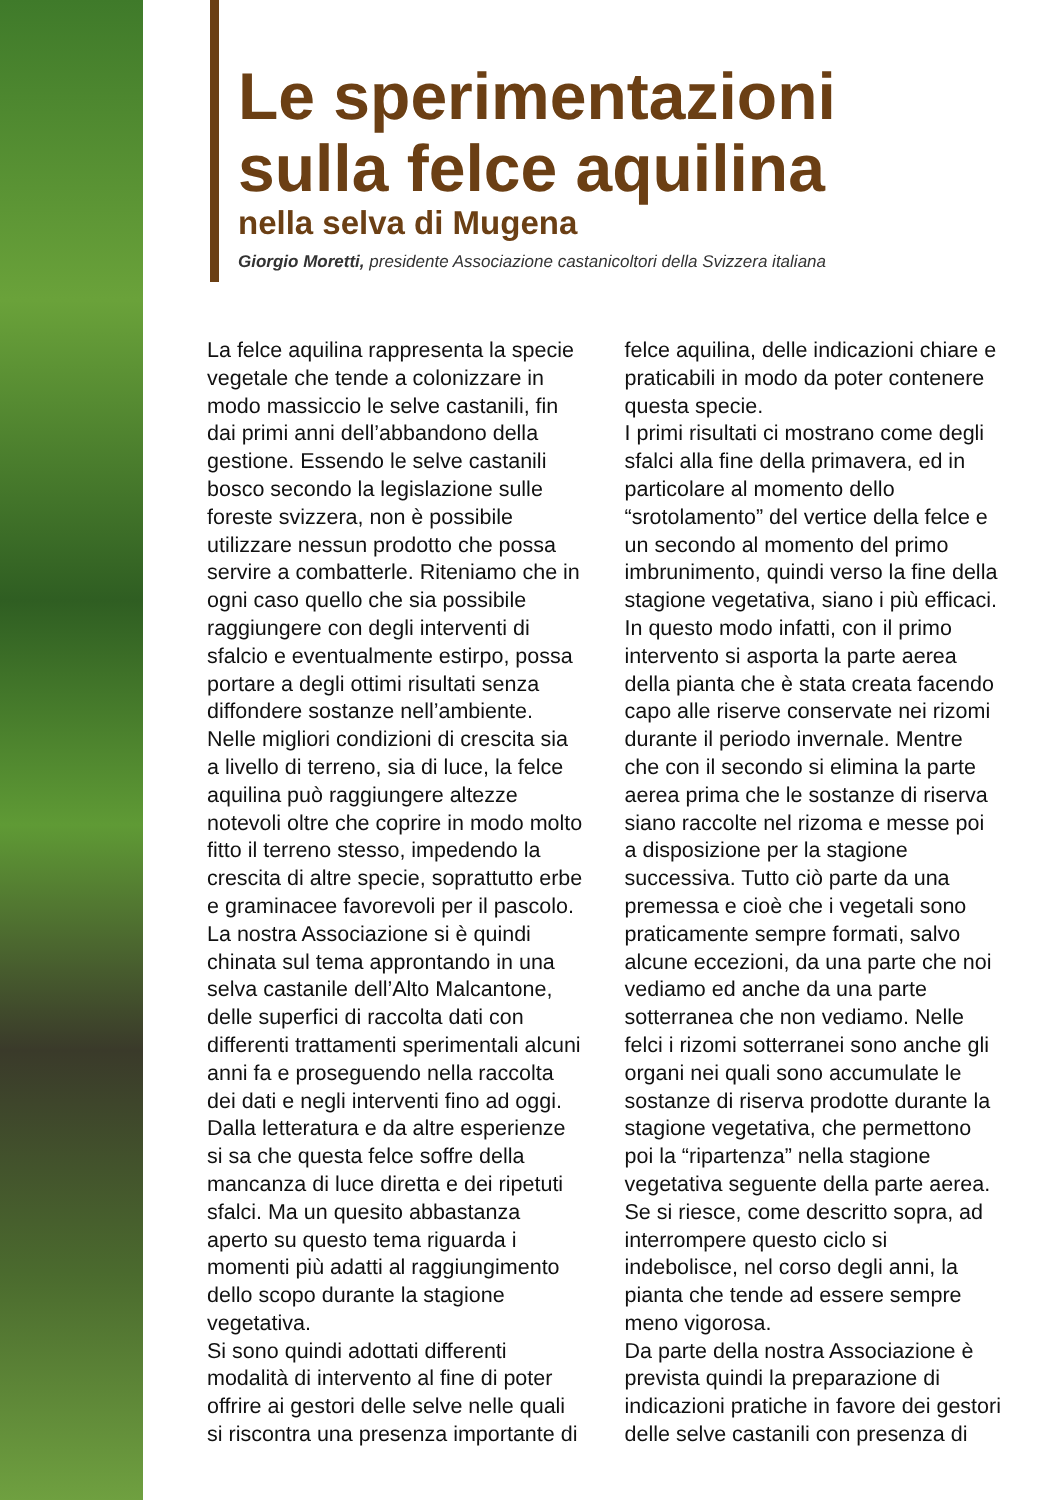Le sperimentazioni
sulla felce aquilina
nella selva di Mugena
Giorgio Moretti, presidente Associazione castanicoltori della Svizzera italiana
La felce aquilina rappresenta la specie vegetale che tende a colonizzare in modo massiccio le selve castanili, fin dai primi anni dell’abbandono della gestione. Essendo le selve castanili bosco secondo la legislazione sulle foreste svizzera, non è possibile utilizzare nessun prodotto che possa servire a combatterle. Riteniamo che in ogni caso quello che sia possibile raggiungere con degli interventi di sfalcio e eventualmente estirpo, possa portare a degli ottimi risultati senza diffondere sostanze nell’ambiente.
Nelle migliori condizioni di crescita sia a livello di terreno, sia di luce, la felce aquilina può raggiungere altezze notevoli oltre che coprire in modo molto fitto il terreno stesso, impedendo la crescita di altre specie, soprattutto erbe e graminacee favorevoli per il pascolo.
La nostra Associazione si è quindi chinata sul tema approntando in una selva castanile dell’Alto Malcantone, delle superfici di raccolta dati con differenti trattamenti sperimentali alcuni anni fa e proseguendo nella raccolta dei dati e negli interventi fino ad oggi.
Dalla letteratura e da altre esperienze si sa che questa felce soffre della mancanza di luce diretta e dei ripetuti sfalci. Ma un quesito abbastanza aperto su questo tema riguarda i momenti più adatti al raggiungimento dello scopo durante la stagione vegetativa.
Si sono quindi adottati differenti modalità di intervento al fine di poter offrire ai gestori delle selve nelle quali si riscontra una presenza importante di felce aquilina, delle indicazioni chiare e praticabili in modo da poter contenere questa specie.
I primi risultati ci mostrano come degli sfalci alla fine della primavera, ed in particolare al momento dello “srotolamento” del vertice della felce e un secondo al momento del primo imbrunimento, quindi verso la fine della stagione vegetativa, siano i più efficaci.
In questo modo infatti, con il primo intervento si asporta la parte aerea della pianta che è stata creata facendo capo alle riserve conservate nei rizomi durante il periodo invernale. Mentre che con il secondo si elimina la parte aerea prima che le sostanze di riserva siano raccolte nel rizoma e messe poi a disposizione per la stagione successiva. Tutto ciò parte da una premessa e cioè che i vegetali sono praticamente sempre formati, salvo alcune eccezioni, da una parte che noi vediamo ed anche da una parte sotterranea che non vediamo. Nelle felci i rizomi sotterranei sono anche gli organi nei quali sono accumulate le sostanze di riserva prodotte durante la stagione vegetativa, che permettono poi la “ripartenza” nella stagione vegetativa seguente della parte aerea. Se si riesce, come descritto sopra, ad interrompere questo ciclo si indebolisce, nel corso degli anni, la pianta che tende ad essere sempre meno vigorosa.
Da parte della nostra Associazione è prevista quindi la preparazione di indicazioni pratiche in favore dei gestori delle selve castanili con presenza di